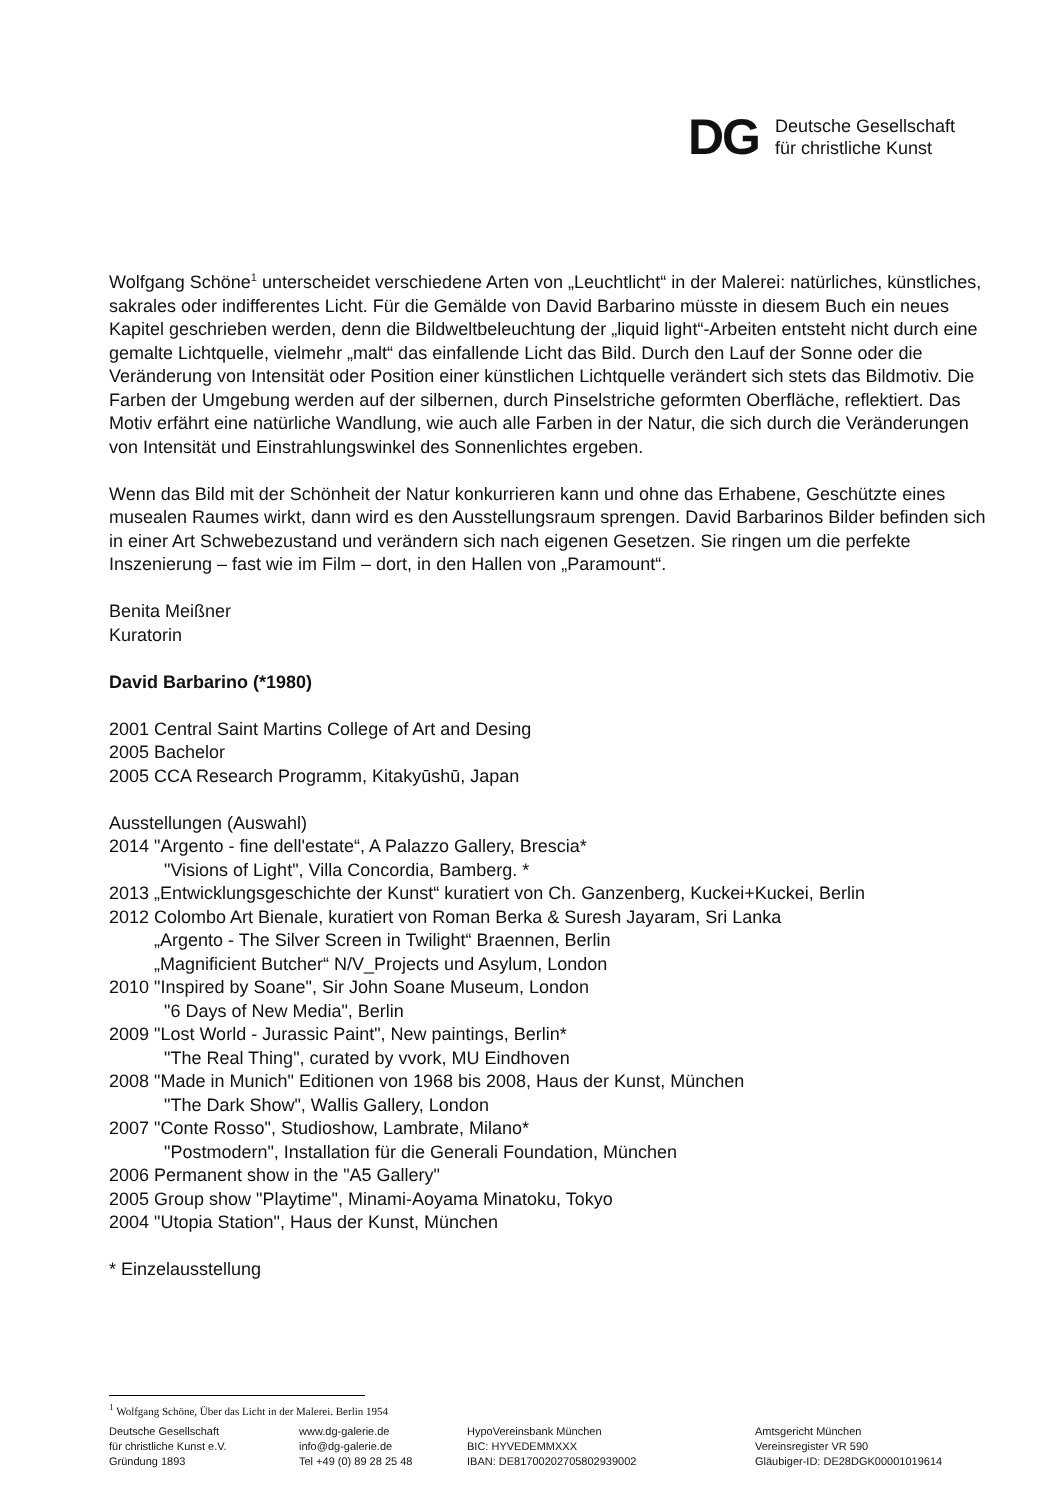DG Deutsche Gesellschaft
für christliche Kunst
Wolfgang Schöne<sup>1</sup> unterscheidet verschiedene Arten von „Leuchtlicht“ in der Malerei: natürliches, künstliches, sakrales oder indifferentes Licht. Für die Gemälde von David Barbarino müsste in diesem Buch ein neues Kapitel geschrieben werden, denn die Bildweltbeleuchtung der „liquid light“-Arbeiten entsteht nicht durch eine gemalte Lichtquelle, vielmehr „malt“ das einfallende Licht das Bild. Durch den Lauf der Sonne oder die Veränderung von Intensität oder Position einer künstlichen Lichtquelle verändert sich stets das Bildmotiv. Die Farben der Umgebung werden auf der silbernen, durch Pinselstriche geformten Oberfläche, reflektiert. Das Motiv erfährt eine natürliche Wandlung, wie auch alle Farben in der Natur, die sich durch die Veränderungen von Intensität und Einstrahlungswinkel des Sonnenlichtes ergeben.
Wenn das Bild mit der Schönheit der Natur konkurrieren kann und ohne das Erhabene, Geschützte eines musealen Raumes wirkt, dann wird es den Ausstellungsraum sprengen. David Barbarinos Bilder befinden sich in einer Art Schwebezustand und verändern sich nach eigenen Gesetzen. Sie ringen um die perfekte Inszenierung – fast wie im Film – dort, in den Hallen von „Paramount“.
Benita Meißner
Kuratorin
David Barbarino (*1980)
2001 Central Saint Martins College of Art and Desing
2005 Bachelor
2005 CCA Research Programm, Kitakyūshū, Japan
Ausstellungen (Auswahl)
2014 "Argento - fine dell'estate“, A Palazzo Gallery, Brescia*
"Visions of Light", Villa Concordia, Bamberg. *
2013 „Entwicklungsgeschichte der Kunst“ kuratiert von Ch. Ganzenberg, Kuckei+Kuckei, Berlin
2012 Colombo Art Bienale, kuratiert von Roman Berka & Suresh Jayaram, Sri Lanka
„Argento - The Silver Screen in Twilight“ Braennen, Berlin
„Magnificient Butcher“ N/V_Projects und Asylum, London
2010 "Inspired by Soane", Sir John Soane Museum, London
"6 Days of New Media", Berlin
2009 "Lost World - Jurassic Paint", New paintings, Berlin*
"The Real Thing", curated by vvork, MU Eindhoven
2008 "Made in Munich" Editionen von 1968 bis 2008, Haus der Kunst, München
"The Dark Show", Wallis Gallery, London
2007 "Conte Rosso", Studioshow, Lambrate, Milano*
"Postmodern", Installation für die Generali Foundation, München
2006 Permanent show in the "A5 Gallery"
2005 Group show "Playtime", Minami-Aoyama Minatoku, Tokyo
2004 "Utopia Station", Haus der Kunst, München
* Einzelausstellung
<sup>1</sup> Wolfgang Schöne, Über das Licht in der Malerei. Berlin 1954
Deutsche Gesellschaft
für christliche Kunst e.V.
Gründung 1893
www.dg-galerie.de
info@dg-galerie.de
Tel +49 (0) 89 28 25 48
HypoVereinsbank München
BIC: HYVEDEMMXXX
IBAN: DE81700202705802939002
Amtsgericht München
Vereinsregister VR 590
Gläubiger-ID: DE28DGK00001019614